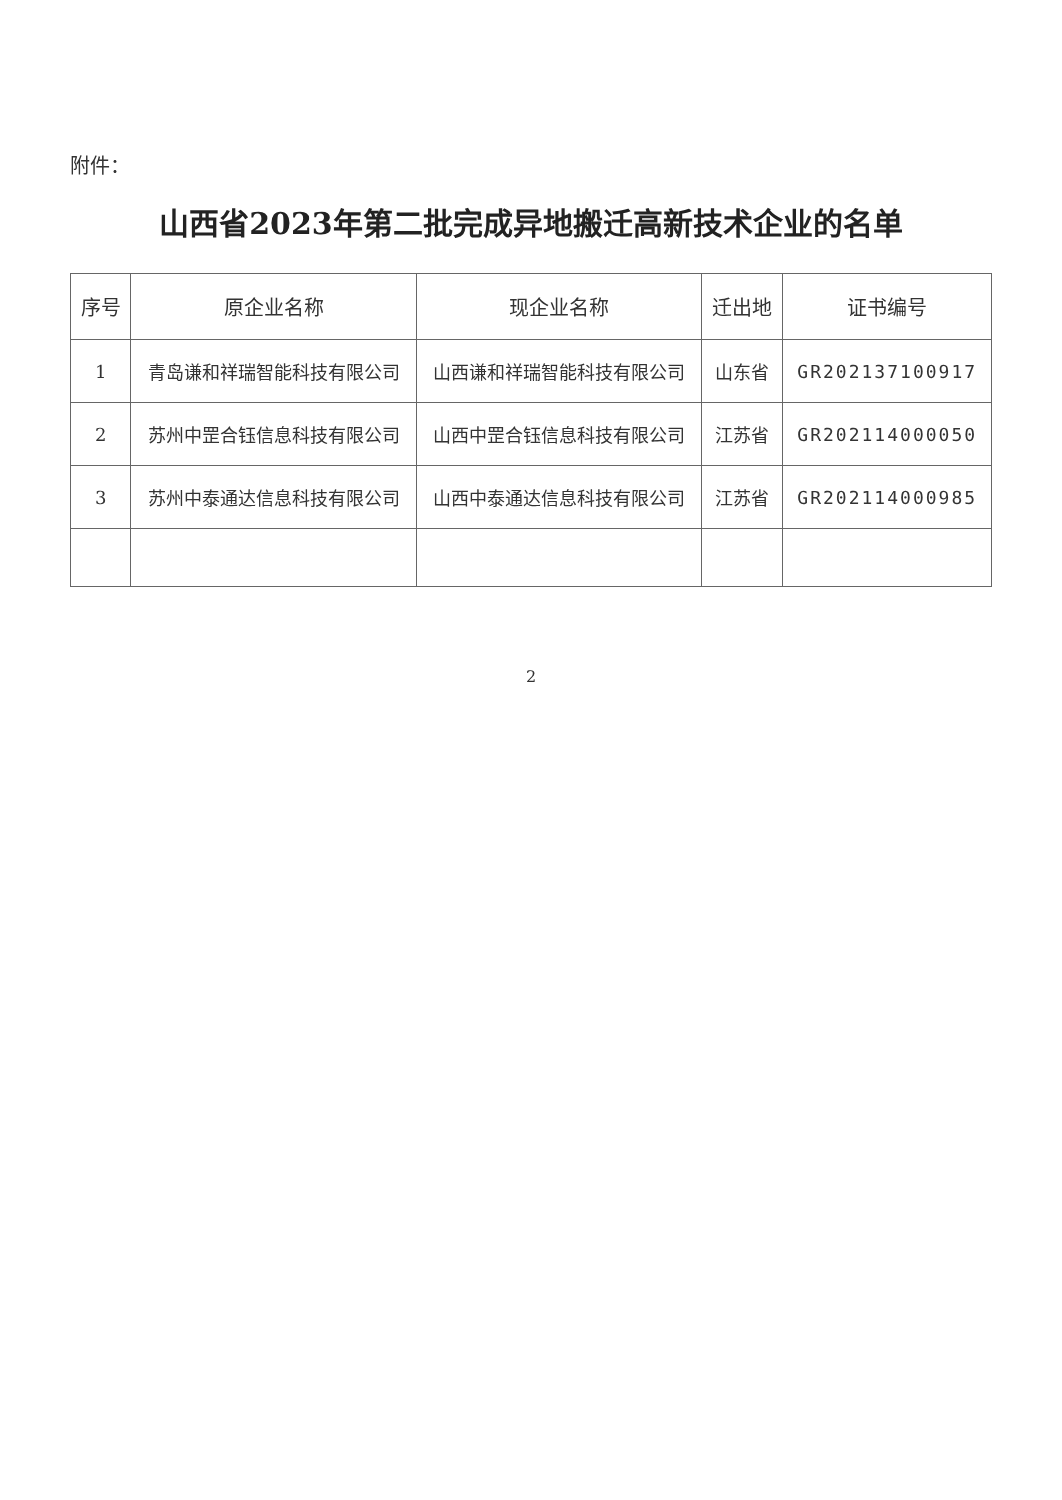附件：
山西省2023年第二批完成异地搬迁高新技术企业的名单
| 序号 | 原企业名称 | 现企业名称 | 迁出地 | 证书编号 |
| --- | --- | --- | --- | --- |
| 1 | 青岛谦和祥瑞智能科技有限公司 | 山西谦和祥瑞智能科技有限公司 | 山东省 | GR202137100917 |
| 2 | 苏州中罡合钰信息科技有限公司 | 山西中罡合钰信息科技有限公司 | 江苏省 | GR202114000050 |
| 3 | 苏州中泰通达信息科技有限公司 | 山西中泰通达信息科技有限公司 | 江苏省 | GR202114000985 |
2